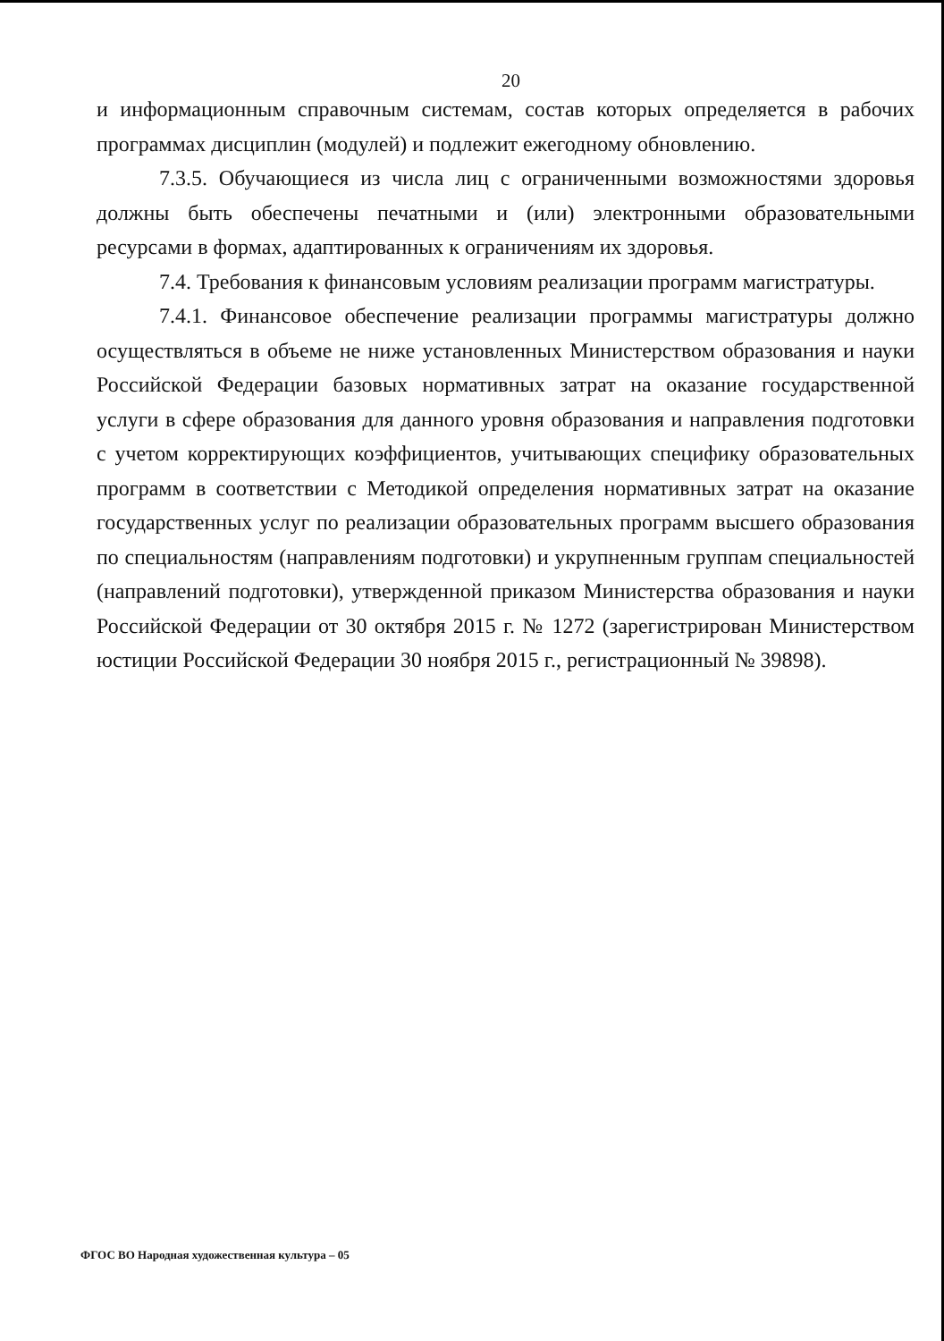20
и информационным справочным системам, состав которых определяется в рабочих программах дисциплин (модулей) и подлежит ежегодному обновлению.
7.3.5. Обучающиеся из числа лиц с ограниченными возможностями здоровья должны быть обеспечены печатными и (или) электронными образовательными ресурсами в формах, адаптированных к ограничениям их здоровья.
7.4. Требования к финансовым условиям реализации программ магистратуры.
7.4.1. Финансовое обеспечение реализации программы магистратуры должно осуществляться в объеме не ниже установленных Министерством образования и науки Российской Федерации базовых нормативных затрат на оказание государственной услуги в сфере образования для данного уровня образования и направления подготовки с учетом корректирующих коэффициентов, учитывающих специфику образовательных программ в соответствии с Методикой определения нормативных затрат на оказание государственных услуг по реализации образовательных программ высшего образования по специальностям (направлениям подготовки) и укрупненным группам специальностей (направлений подготовки), утвержденной приказом Министерства образования и науки Российской Федерации от 30 октября 2015 г. № 1272 (зарегистрирован Министерством юстиции Российской Федерации 30 ноября 2015 г., регистрационный № 39898).
ФГОС ВО Народная художественная культура – 05